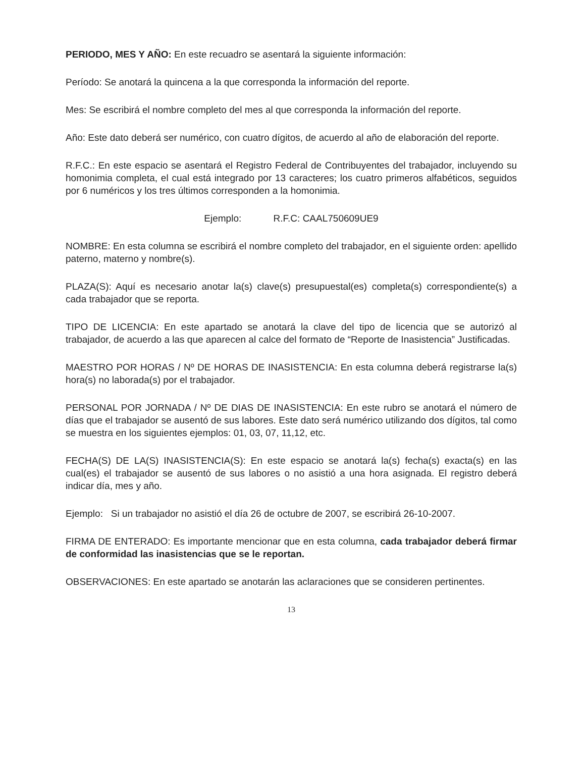PERIODO, MES Y AÑO: En este recuadro se asentará la siguiente información:
Período: Se anotará la quincena a la que corresponda la información del reporte.
Mes: Se escribirá el nombre completo del mes al que corresponda la información del reporte.
Año: Este dato deberá ser numérico, con cuatro dígitos, de acuerdo al año de elaboración del reporte.
R.F.C.: En este espacio se asentará el Registro Federal de Contribuyentes del trabajador, incluyendo su homonimia completa, el cual está integrado por 13 caracteres; los cuatro primeros alfabéticos, seguidos por 6 numéricos y los tres últimos corresponden a la homonimia.
Ejemplo: R.F.C: CAAL750609UE9
NOMBRE: En esta columna se escribirá el nombre completo del trabajador, en el siguiente orden: apellido paterno, materno y nombre(s).
PLAZA(S): Aquí es necesario anotar la(s) clave(s) presupuestal(es) completa(s) correspondiente(s) a cada trabajador que se reporta.
TIPO DE LICENCIA: En este apartado se anotará la clave del tipo de licencia que se autorizó al trabajador, de acuerdo a las que aparecen al calce del formato de “Reporte de Inasistencia” Justificadas.
MAESTRO POR HORAS / Nº DE HORAS DE INASISTENCIA: En esta columna deberá registrarse la(s) hora(s) no laborada(s) por el trabajador.
PERSONAL POR JORNADA / Nº DE DIAS DE INASISTENCIA: En este rubro se anotará el número de días que el trabajador se ausentó de sus labores. Este dato será numérico utilizando dos dígitos, tal como se muestra en los siguientes ejemplos: 01, 03, 07, 11,12, etc.
FECHA(S) DE LA(S) INASISTENCIA(S): En este espacio se anotará la(s) fecha(s) exacta(s) en las cual(es) el trabajador se ausentó de sus labores o no asistió a una hora asignada. El registro deberá indicar día, mes y año.
Ejemplo: Si un trabajador no asistió el día 26 de octubre de 2007, se escribirá 26-10-2007.
FIRMA DE ENTERADO: Es importante mencionar que en esta columna, cada trabajador deberá firmar de conformidad las inasistencias que se le reportan.
OBSERVACIONES: En este apartado se anotarán las aclaraciones que se consideren pertinentes.
13